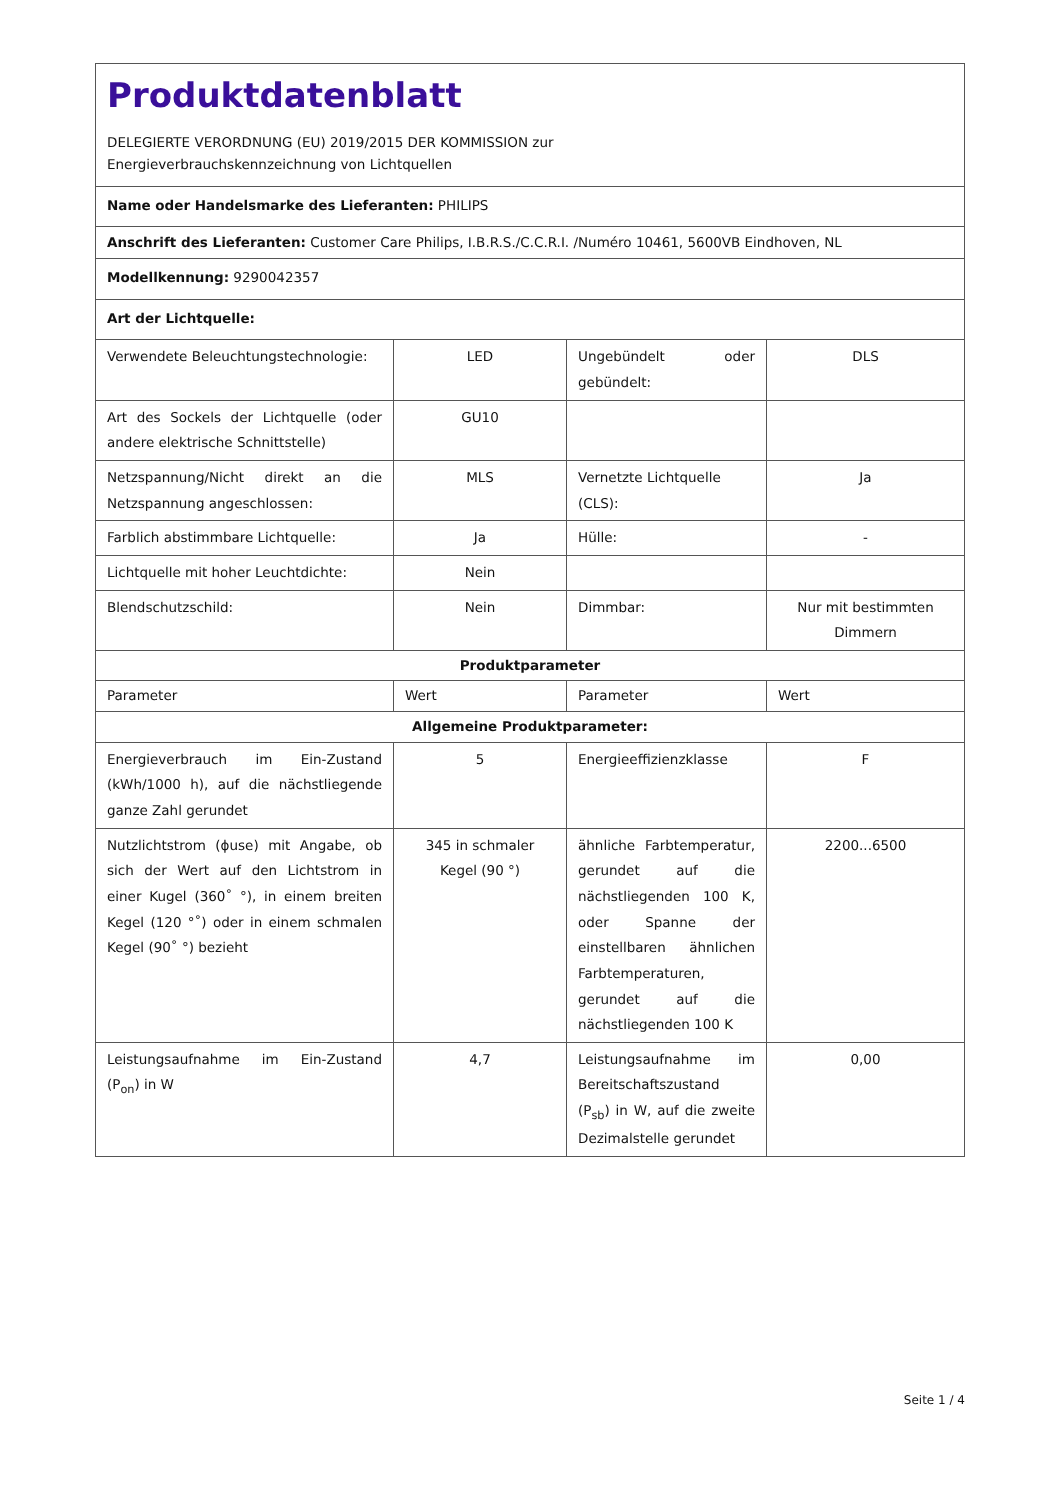| Produktdatenblatt DELEGIERTE VERORDNUNG (EU) 2019/2015 DER KOMMISSION zur Energieverbrauchskennzeichnung von Lichtquellen | | | |
| Name oder Handelsmarke des Lieferanten: PHILIPS | | | |
| Anschrift des Lieferanten: Customer Care Philips, I.B.R.S./C.C.R.I. /Numéro 10461, 5600VB Eindhoven, NL | | | |
| Modellkennung: 9290042357 | | | |
| Art der Lichtquelle: | | | |
| Verwendete Beleuchtungstechnologie: | LED | Ungebündelt oder gebündelt: | DLS |
| Art des Sockels der Lichtquelle (oder andere elektrische Schnittstelle) | GU10 | | |
| Netzspannung/Nicht direkt an die Netzspannung angeschlossen: | MLS | Vernetzte Lichtquelle (CLS): | Ja |
| Farblich abstimmbare Lichtquelle: | Ja | Hülle: | - |
| Lichtquelle mit hoher Leuchtdichte: | Nein | | |
| Blendschutzschild: | Nein | Dimmbar: | Nur mit bestimmten Dimmern |
| Produktparameter | | | |
| Parameter | Wert | Parameter | Wert |
| Allgemeine Produktparameter: | | | |
| Energieverbrauch im Ein-Zustand (kWh/1000 h), auf die nächstliegende ganze Zahl gerundet | 5 | Energieeffizienzklasse | F |
| Nutzlichtstrom (ɸuse) mit Angabe, ob sich der Wert auf den Lichtstrom in einer Kugel (360˚ °), in einem breiten Kegel (120 °˚) oder in einem schmalen Kegel (90˚ °) bezieht | 345 in schmaler Kegel (90 °) | ähnliche Farbtemperatur, gerundet auf die nächstliegenden 100 K, oder Spanne der einstellbaren ähnlichen Farbtemperaturen, gerundet auf die nächstliegenden 100 K | 2200...6500 |
| Leistungsaufnahme im Ein-Zustand (P<sub>on</sub>) in W | 4,7 | Leistungsaufnahme im Bereitschaftszustand (P<sub>sb</sub>) in W, auf die zweite Dezimalstelle gerundet | 0,00 |
Seite 1 / 4